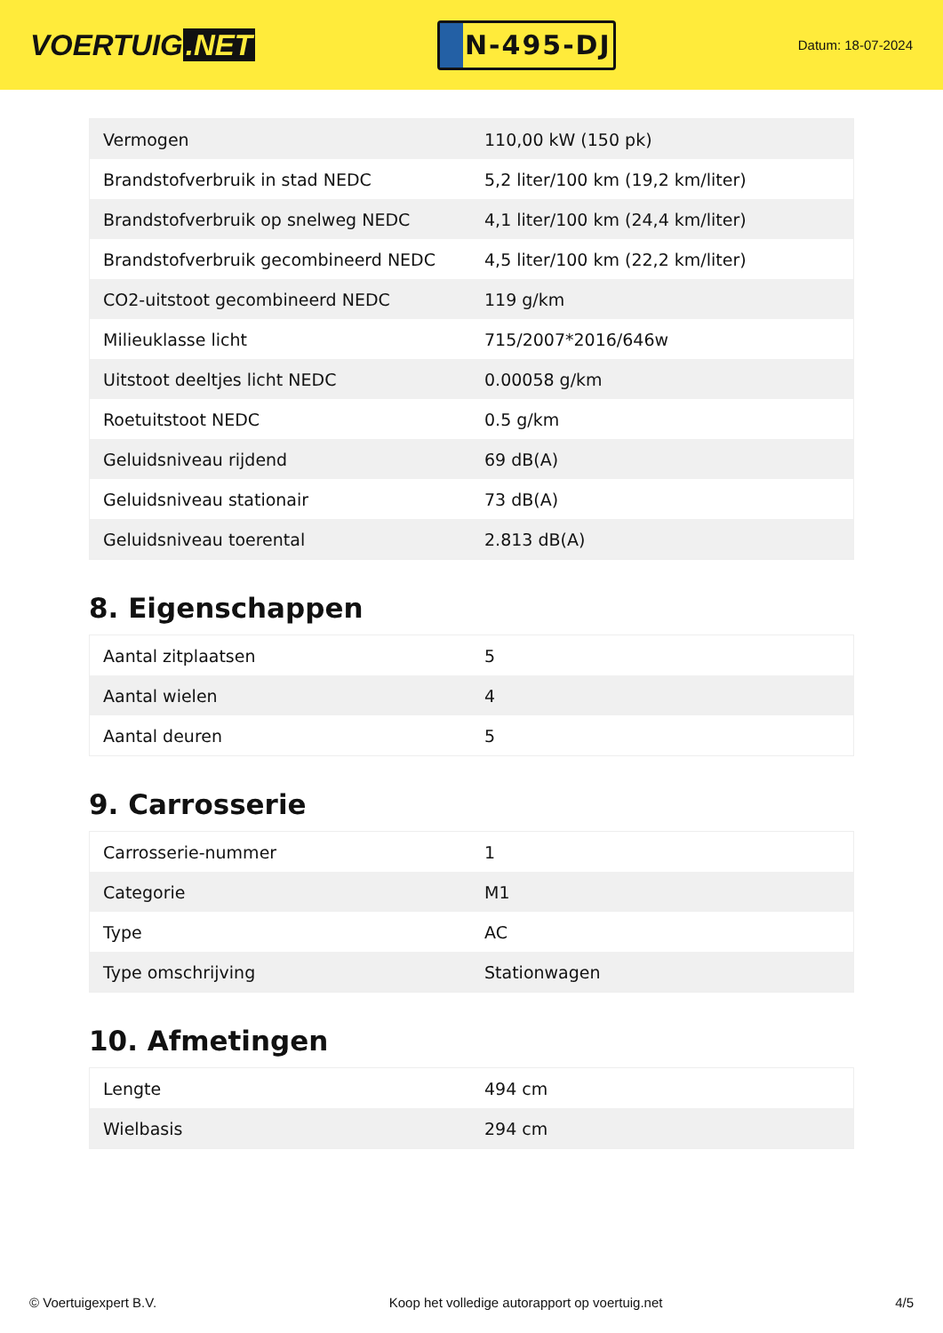VOERTUIG.NET
N-495-DJ
Datum: 18-07-2024
| Vermogen | 110,00 kW (150 pk) |
| Brandstofverbruik in stad NEDC | 5,2 liter/100 km (19,2 km/liter) |
| Brandstofverbruik op snelweg NEDC | 4,1 liter/100 km (24,4 km/liter) |
| Brandstofverbruik gecombineerd NEDC | 4,5 liter/100 km (22,2 km/liter) |
| CO2-uitstoot gecombineerd NEDC | 119 g/km |
| Milieuklasse licht | 715/2007*2016/646w |
| Uitstoot deeltjes licht NEDC | 0.00058 g/km |
| Roetuitstoot NEDC | 0.5 g/km |
| Geluidsniveau rijdend | 69 dB(A) |
| Geluidsniveau stationair | 73 dB(A) |
| Geluidsniveau toerental | 2.813 dB(A) |
8. Eigenschappen
| Aantal zitplaatsen | 5 |
| Aantal wielen | 4 |
| Aantal deuren | 5 |
9. Carrosserie
| Carrosserie-nummer | 1 |
| Categorie | M1 |
| Type | AC |
| Type omschrijving | Stationwagen |
10. Afmetingen
| Lengte | 494 cm |
| Wielbasis | 294 cm |
© Voertuigexpert B.V. Koop het volledige autorapport op voertuig.net 4/5